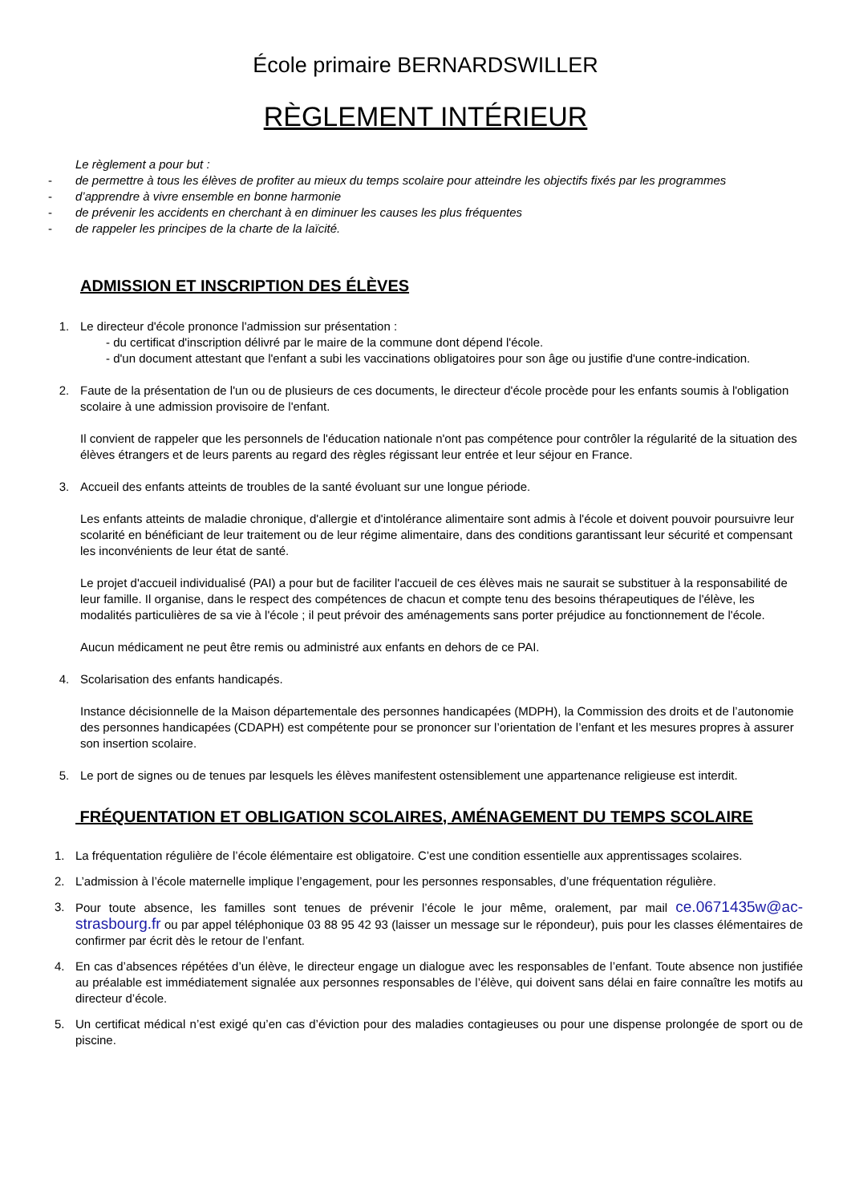École primaire BERNARDSWILLER
RÈGLEMENT INTÉRIEUR
Le règlement a pour but :
- de permettre à tous les élèves de profiter au mieux du temps scolaire pour atteindre les objectifs fixés par les programmes
- d’apprendre à vivre ensemble en bonne harmonie
- de prévenir les accidents en cherchant à en diminuer les causes les plus fréquentes
- de rappeler les principes de la charte de la laïcité.
ADMISSION ET INSCRIPTION DES ÉLÈVES
1. Le directeur d'école prononce l'admission sur présentation :
- du certificat d'inscription délivré par le maire de la commune dont dépend l'école.
- d'un document attestant que l'enfant a subi les vaccinations obligatoires pour son âge ou justifie d'une contre-indication.
2. Faute de la présentation de l'un ou de plusieurs de ces documents, le directeur d'école procède pour les enfants soumis à l'obligation scolaire à une admission provisoire de l'enfant.
Il convient de rappeler que les personnels de l'éducation nationale n'ont pas compétence pour contrôler la régularité de la situation des élèves étrangers et de leurs parents au regard des règles régissant leur entrée et leur séjour en France.
3. Accueil des enfants atteints de troubles de la santé évoluant sur une longue période.
Les enfants atteints de maladie chronique, d'allergie et d'intolérance alimentaire sont admis à l'école et doivent pouvoir poursuivre leur scolarité en bénéficiant de leur traitement ou de leur régime alimentaire, dans des conditions garantissant leur sécurité et compensant les inconvénients de leur état de santé.
Le projet d'accueil individualisé (PAI) a pour but de faciliter l'accueil de ces élèves mais ne saurait se substituer à la responsabilité de leur famille. Il organise, dans le respect des compétences de chacun et compte tenu des besoins thérapeutiques de l'élève, les modalités particulières de sa vie à l'école ; il peut prévoir des aménagements sans porter préjudice au fonctionnement de l'école.
Aucun médicament ne peut être remis ou administré aux enfants en dehors de ce PAI.
4. Scolarisation des enfants handicapés.
Instance décisionnelle de la Maison départementale des personnes handicapées (MDPH), la Commission des droits et de l’autonomie des personnes handicapées (CDAPH) est compétente pour se prononcer sur l’orientation de l’enfant et les mesures propres à assurer son insertion scolaire.
5. Le port de signes ou de tenues par lesquels les élèves manifestent ostensiblement une appartenance religieuse est interdit.
FRÉQUENTATION ET OBLIGATION SCOLAIRES, AMÉNAGEMENT DU TEMPS SCOLAIRE
1. La fréquentation régulière de l’école élémentaire est obligatoire. C’est une condition essentielle aux apprentissages scolaires.
2. L’admission à l’école maternelle implique l’engagement, pour les personnes responsables, d’une fréquentation régulière.
3. Pour toute absence, les familles sont tenues de prévenir l’école le jour même, oralement, par mail ce.0671435w@ac-strasbourg.fr ou par appel téléphonique 03 88 95 42 93 (laisser un message sur le répondeur), puis pour les classes élémentaires de confirmer par écrit dès le retour de l’enfant.
4. En cas d’absences répétées d’un élève, le directeur engage un dialogue avec les responsables de l’enfant. Toute absence non justifiée au préalable est immédiatement signalée aux personnes responsables de l’élève, qui doivent sans délai en faire connaître les motifs au directeur d’école.
5. Un certificat médical n’est exigé qu’en cas d’éviction pour des maladies contagieuses ou pour une dispense prolongée de sport ou de piscine.